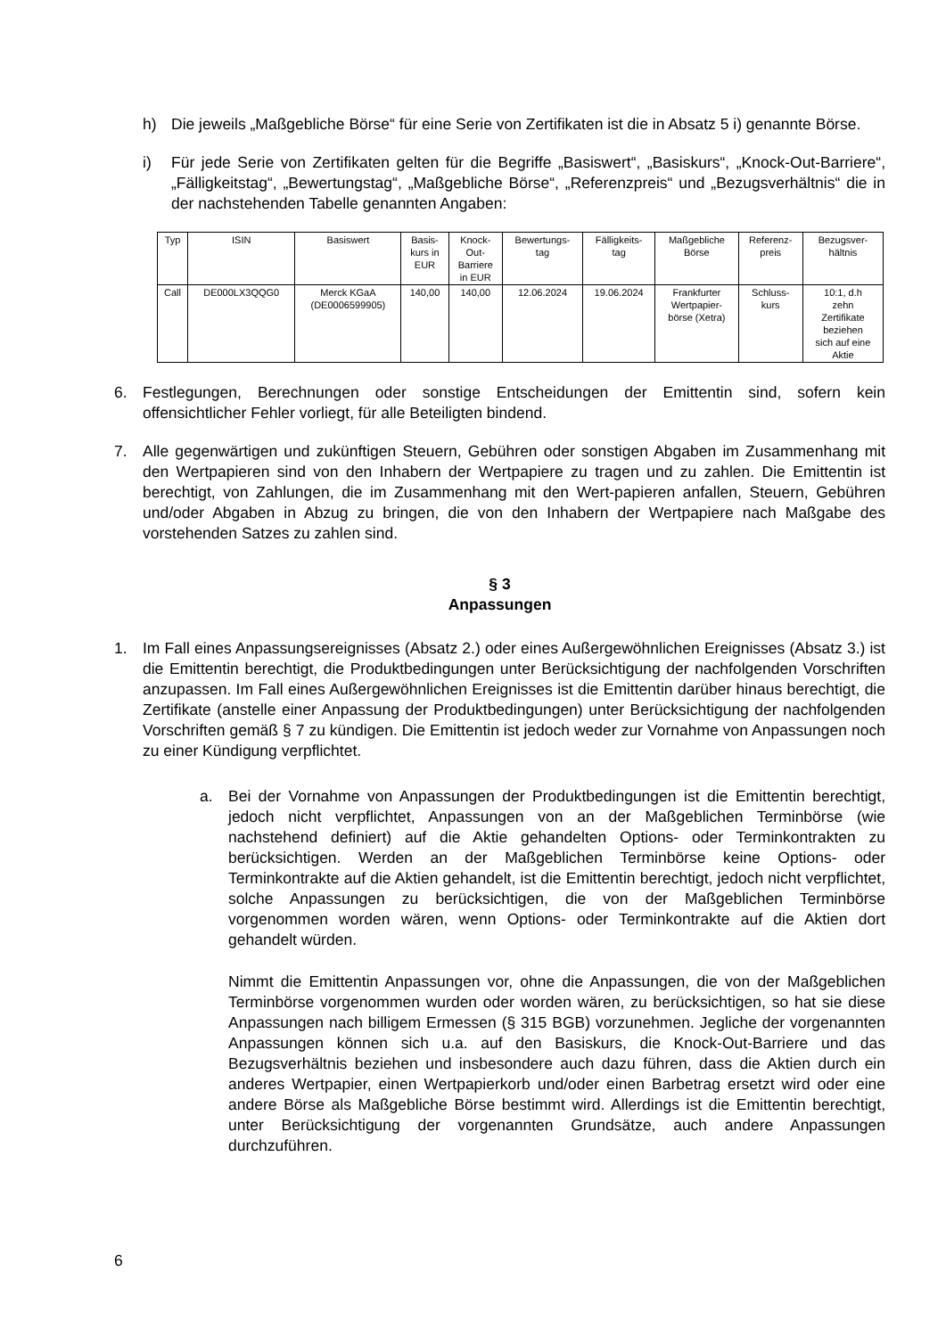h) Die jeweils „Maßgebliche Börse“ für eine Serie von Zertifikaten ist die in Absatz 5 i) genannte Börse.
i) Für jede Serie von Zertifikaten gelten für die Begriffe „Basiswert“, „Basiskurs“, „Knock-Out-Barriere“, „Fälligkeitstag“, „Bewertungstag“, „Maßgebliche Börse“, „Referenzpreis“ und „Bezugsverhältnis“ die in der nachstehenden Tabelle genannten Angaben:
| Typ | ISIN | Basiswert | Basis- kurs in EUR | Knock- Out- Barriere in EUR | Bewertungs- tag | Fälligkeits- tag | Maßgebliche Börse | Referenz- preis | Bezugsver- hältnis |
| --- | --- | --- | --- | --- | --- | --- | --- | --- | --- |
| Call | DE000LX3QQG0 | Merck KGaA (DE0006599905) | 140,00 | 140,00 | 12.06.2024 | 19.06.2024 | Frankfurter Wertpapier- börse (Xetra) | Schluss- kurs | 10:1, d.h zehn Zertifikate beziehen sich auf eine Aktie |
6. Festlegungen, Berechnungen oder sonstige Entscheidungen der Emittentin sind, sofern kein offensichtlicher Fehler vorliegt, für alle Beteiligten bindend.
7. Alle gegenwärtigen und zukünftigen Steuern, Gebühren oder sonstigen Abgaben im Zusammenhang mit den Wertpapieren sind von den Inhabern der Wertpapiere zu tragen und zu zahlen. Die Emittentin ist berechtigt, von Zahlungen, die im Zusammenhang mit den Wert-papieren anfallen, Steuern, Gebühren und/oder Abgaben in Abzug zu bringen, die von den Inhabern der Wertpapiere nach Maßgabe des vorstehenden Satzes zu zahlen sind.
§ 3
Anpassungen
1. Im Fall eines Anpassungsereignisses (Absatz 2.) oder eines Außergewöhnlichen Ereignisses (Absatz 3.) ist die Emittentin berechtigt, die Produktbedingungen unter Berücksichtigung der nachfolgenden Vorschriften anzupassen. Im Fall eines Außergewöhnlichen Ereignisses ist die Emittentin darüber hinaus berechtigt, die Zertifikate (anstelle einer Anpassung der Produktbedingungen) unter Berücksichtigung der nachfolgenden Vorschriften gemäß § 7 zu kündigen. Die Emittentin ist jedoch weder zur Vornahme von Anpassungen noch zu einer Kündigung verpflichtet.
a. Bei der Vornahme von Anpassungen der Produktbedingungen ist die Emittentin berechtigt, jedoch nicht verpflichtet, Anpassungen von an der Maßgeblichen Terminbörse (wie nachstehend definiert) auf die Aktie gehandelten Options- oder Terminkontrakten zu berücksichtigen. Werden an der Maßgeblichen Terminbörse keine Options- oder Terminkontrakte auf die Aktien gehandelt, ist die Emittentin berechtigt, jedoch nicht verpflichtet, solche Anpassungen zu berücksichtigen, die von der Maßgeblichen Terminbörse vorgenommen worden wären, wenn Options- oder Terminkontrakte auf die Aktien dort gehandelt würden.
Nimmt die Emittentin Anpassungen vor, ohne die Anpassungen, die von der Maßgeblichen Terminbörse vorgenommen wurden oder worden wären, zu berücksichtigen, so hat sie diese Anpassungen nach billigem Ermessen (§ 315 BGB) vorzunehmen. Jegliche der vorgenannten Anpassungen können sich u.a. auf den Basiskurs, die Knock-Out-Barriere und das Bezugsverhältnis beziehen und insbesondere auch dazu führen, dass die Aktien durch ein anderes Wertpapier, einen Wertpapierkorb und/oder einen Barbetrag ersetzt wird oder eine andere Börse als Maßgebliche Börse bestimmt wird. Allerdings ist die Emittentin berechtigt, unter Berücksichtigung der vorgenannten Grundsätze, auch andere Anpassungen durchzuführen.
6